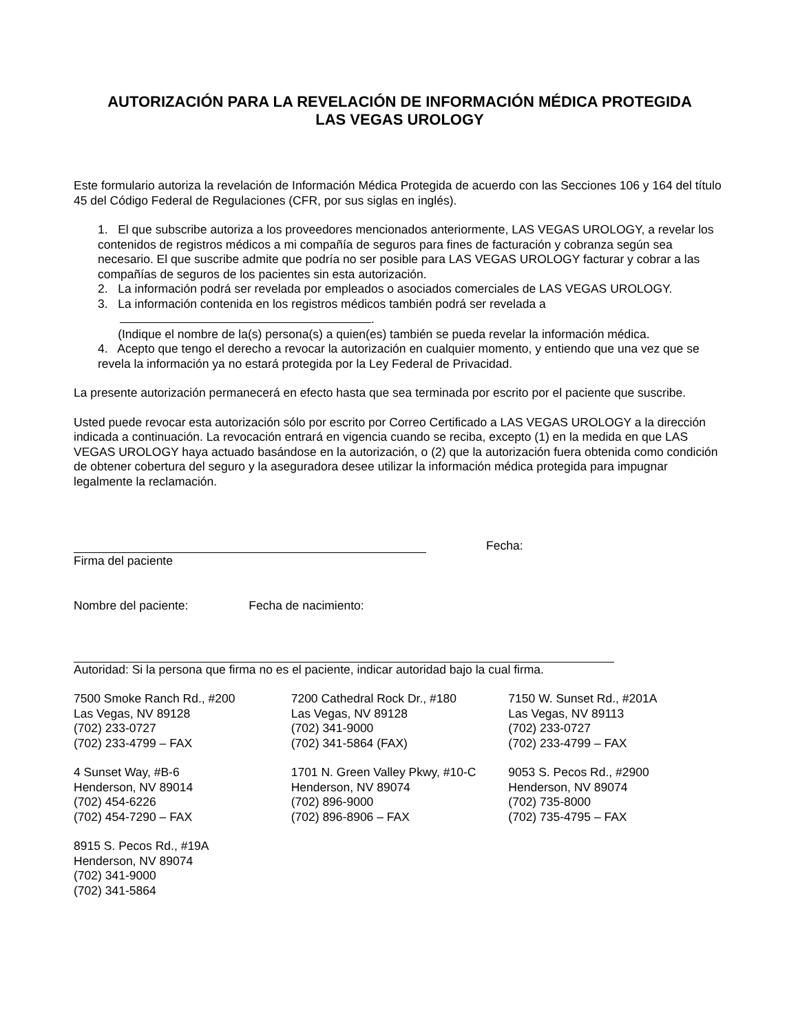AUTORIZACIÓN PARA LA REVELACIÓN DE INFORMACIÓN MÉDICA PROTEGIDA
LAS VEGAS UROLOGY
Este formulario autoriza la revelación de Información Médica Protegida de acuerdo con las Secciones 106 y 164 del título 45 del Código Federal de Regulaciones (CFR, por sus siglas en inglés).
1. El que subscribe autoriza a los proveedores mencionados anteriormente, LAS VEGAS UROLOGY, a revelar los contenidos de registros médicos a mi compañía de seguros para fines de facturación y cobranza según sea necesario. El que suscribe admite que podría no ser posible para LAS VEGAS UROLOGY facturar y cobrar a las compañías de seguros de los pacientes sin esta autorización.
2. La información podrá ser revelada por empleados o asociados comerciales de LAS VEGAS UROLOGY.
3. La información contenida en los registros médicos también podrá ser revelada a
.
(Indique el nombre de la(s) persona(s) a quien(es) también se pueda revelar la información médica.
4. Acepto que tengo el derecho a revocar la autorización en cualquier momento, y entiendo que una vez que se revela la información ya no estará protegida por la Ley Federal de Privacidad.
La presente autorización permanecerá en efecto hasta que sea terminada por escrito por el paciente que suscribe.
Usted puede revocar esta autorización sólo por escrito por Correo Certificado a LAS VEGAS UROLOGY a la dirección indicada a continuación. La revocación entrará en vigencia cuando se reciba, excepto (1) en la medida en que LAS VEGAS UROLOGY haya actuado basándose en la autorización, o (2) que la autorización fuera obtenida como condición de obtener cobertura del seguro y la aseguradora desee utilizar la información médica protegida para impugnar legalmente la reclamación.
Fecha:
Firma del paciente
Nombre del paciente: Fecha de nacimiento:
Autoridad: Si la persona que firma no es el paciente, indicar autoridad bajo la cual firma.
7500 Smoke Ranch Rd., #200
Las Vegas, NV 89128
(702) 233-0727
(702) 233-4799 – FAX
7200 Cathedral Rock Dr., #180
Las Vegas, NV 89128
(702) 341-9000
(702) 341-5864 (FAX)
7150 W. Sunset Rd., #201A
Las Vegas, NV 89113
(702) 233-0727
(702) 233-4799 – FAX
4 Sunset Way, #B-6
Henderson, NV 89014
(702) 454-6226
(702) 454-7290 – FAX
1701 N. Green Valley Pkwy, #10-C
Henderson, NV 89074
(702) 896-9000
(702) 896-8906 – FAX
9053 S. Pecos Rd., #2900
Henderson, NV 89074
(702) 735-8000
(702) 735-4795 – FAX
8915 S. Pecos Rd., #19A
Henderson, NV 89074
(702) 341-9000
(702) 341-5864